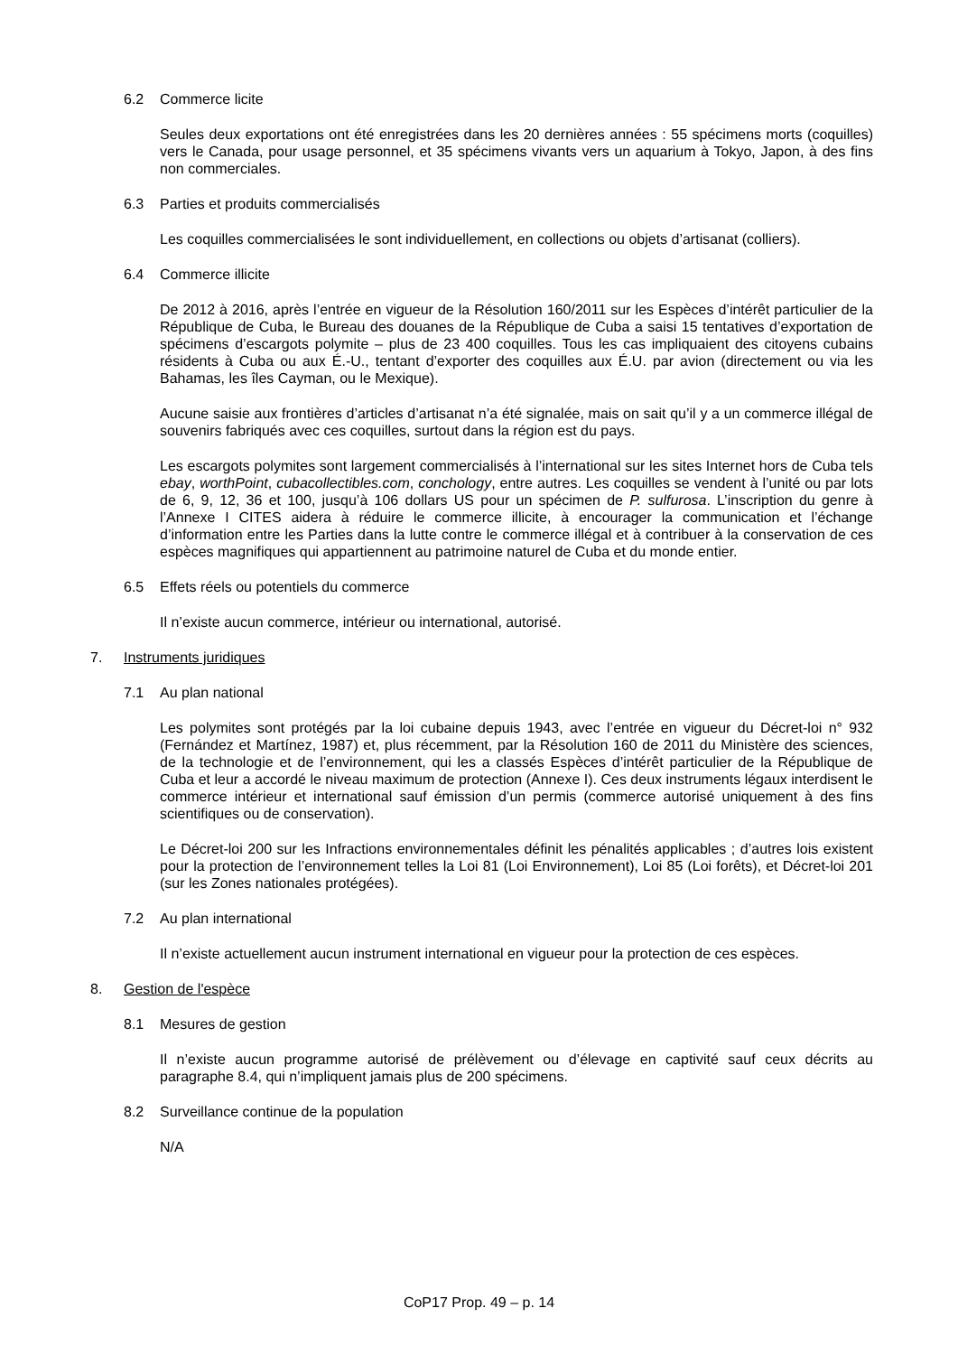6.2 Commerce licite
Seules deux exportations ont été enregistrées dans les 20 dernières années : 55 spécimens morts (coquilles) vers le Canada, pour usage personnel, et 35 spécimens vivants vers un aquarium à Tokyo, Japon, à des fins non commerciales.
6.3 Parties et produits commercialisés
Les coquilles commercialisées le sont individuellement, en collections ou objets d’artisanat (colliers).
6.4 Commerce illicite
De 2012 à 2016, après l’entrée en vigueur de la Résolution 160/2011 sur les Espèces d’intérêt particulier de la République de Cuba, le Bureau des douanes de la République de Cuba a saisi 15 tentatives d’exportation de spécimens d’escargots polymite – plus de 23 400 coquilles. Tous les cas impliquaient des citoyens cubains résidents à Cuba ou aux É.-U., tentant d’exporter des coquilles aux É.U. par avion (directement ou via les Bahamas, les îles Cayman, ou le Mexique).
Aucune saisie aux frontières d’articles d’artisanat n’a été signalée, mais on sait qu’il y a un commerce illégal de souvenirs fabriqués avec ces coquilles, surtout dans la région est du pays.
Les escargots polymites sont largement commercialisés à l’international sur les sites Internet hors de Cuba tels ebay, worthPoint, cubacollectibles.com, conchology, entre autres. Les coquilles se vendent à l’unité ou par lots de 6, 9, 12, 36 et 100, jusqu’à 106 dollars US pour un spécimen de P. sulfurosa. L’inscription du genre à l’Annexe I CITES aidera à réduire le commerce illicite, à encourager la communication et l’échange d’information entre les Parties dans la lutte contre le commerce illégal et à contribuer à la conservation de ces espèces magnifiques qui appartiennent au patrimoine naturel de Cuba et du monde entier.
6.5 Effets réels ou potentiels du commerce
Il n’existe aucun commerce, intérieur ou international, autorisé.
7. Instruments juridiques
7.1 Au plan national
Les polymites sont protégés par la loi cubaine depuis 1943, avec l’entrée en vigueur du Décret-loi n° 932 (Fernández et Martínez, 1987) et, plus récemment, par la Résolution 160 de 2011 du Ministère des sciences, de la technologie et de l’environnement, qui les a classés Espèces d’intérêt particulier de la République de Cuba et leur a accordé le niveau maximum de protection (Annexe I). Ces deux instruments légaux interdisent le commerce intérieur et international sauf émission d’un permis (commerce autorisé uniquement à des fins scientifiques ou de conservation).
Le Décret-loi 200 sur les Infractions environnementales définit les pénalités applicables ; d’autres lois existent pour la protection de l’environnement telles la Loi 81 (Loi Environnement), Loi 85 (Loi forêts), et Décret-loi 201 (sur les Zones nationales protégées).
7.2 Au plan international
Il n’existe actuellement aucun instrument international en vigueur pour la protection de ces espèces.
8. Gestion de l'espèce
8.1 Mesures de gestion
Il n’existe aucun programme autorisé de prélèvement ou d’élevage en captivité sauf ceux décrits au paragraphe 8.4, qui n’impliquent jamais plus de 200 spécimens.
8.2 Surveillance continue de la population
N/A
CoP17 Prop. 49 – p. 14